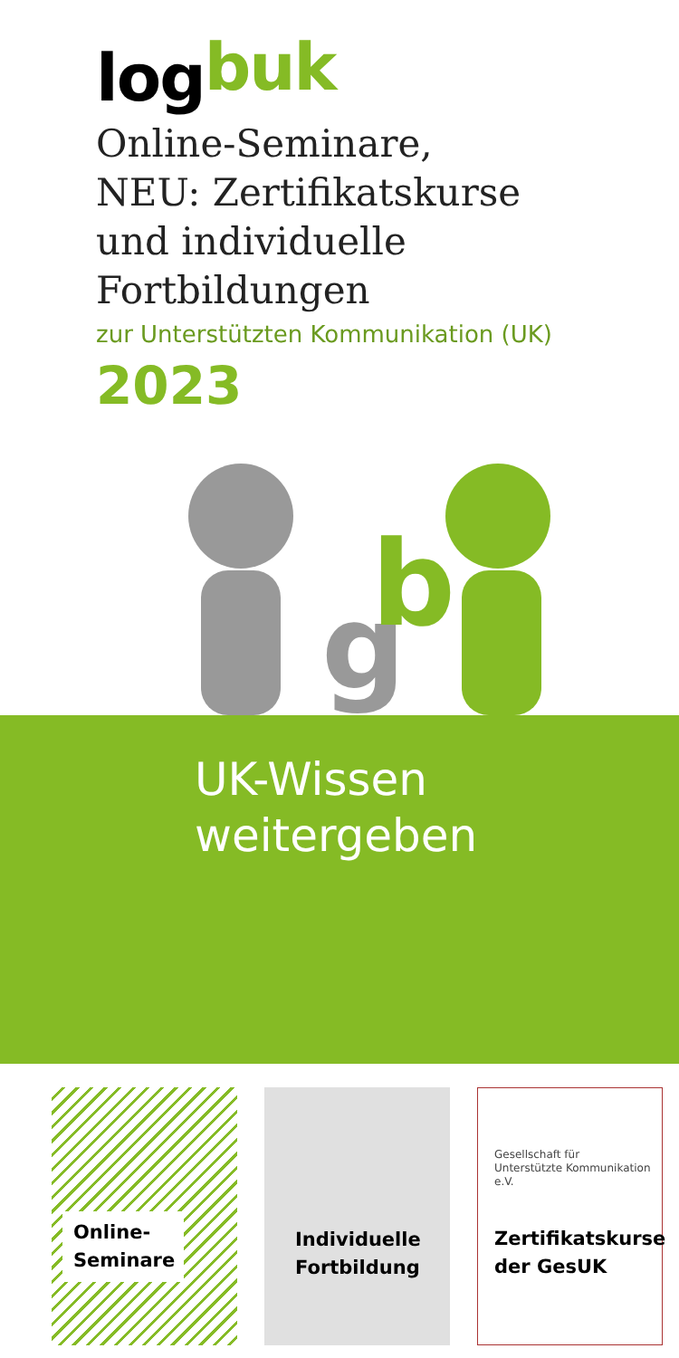logbuk
Online-Seminare,
NEU: Zertifikatskurse
und individuelle Fortbildungen
zur Unterstützten Kommunikation (UK)
2023
g
b
UK-Wissen
weitergeben
Online-
Seminare
Individuelle
Fortbildung
Gesellschaft für
Unterstützte Kommunikation e.V.
Zertifikatskurse
der GesUK